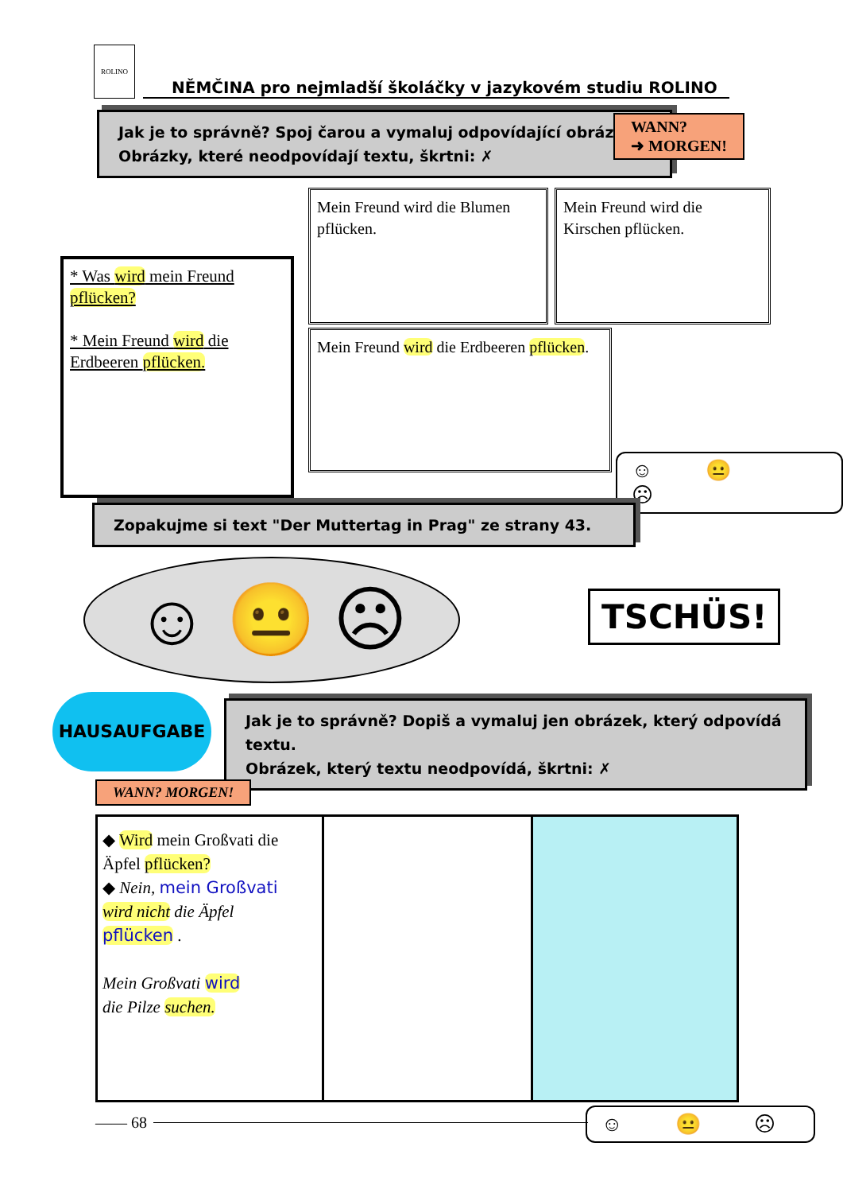ROLINO
NĚMČINA pro nejmladší školáčky v jazykovém studiu ROLINO
Jak je to správně? Spoj čarou a vymaluj odpovídající obrázek.
Obrázky, které neodpovídají textu, škrtni: ✗
WANN?
➜ MORGEN!
Mein Freund wird die Blumen pflücken.
Mein Freund wird die Kirschen pflücken.
* Was wird mein Freund pflücken?
* Mein Freund wird die Erdbeeren pflücken.
Mein Freund wird die Erdbeeren pflücken.
☺ 😐 ☹
Zopakujme si text "Der Muttertag in Prag" ze strany 43.
☺ 😐 ☹ TSCHÜS!
HAUSAUFGABE
Jak je to správně? Dopiš a vymaluj jen obrázek, který odpovídá textu.
Obrázek, který textu neodpovídá, škrtni: ✗
WANN? MORGEN!
◆ Wird mein Großvati die Äpfel pflücken?
◆ Nein, mein Großvati
wird nicht die Äpfel
pflücken .
Mein Großvati wird
die Pilze suchen.
—— 68 ☺ 😐 ☹